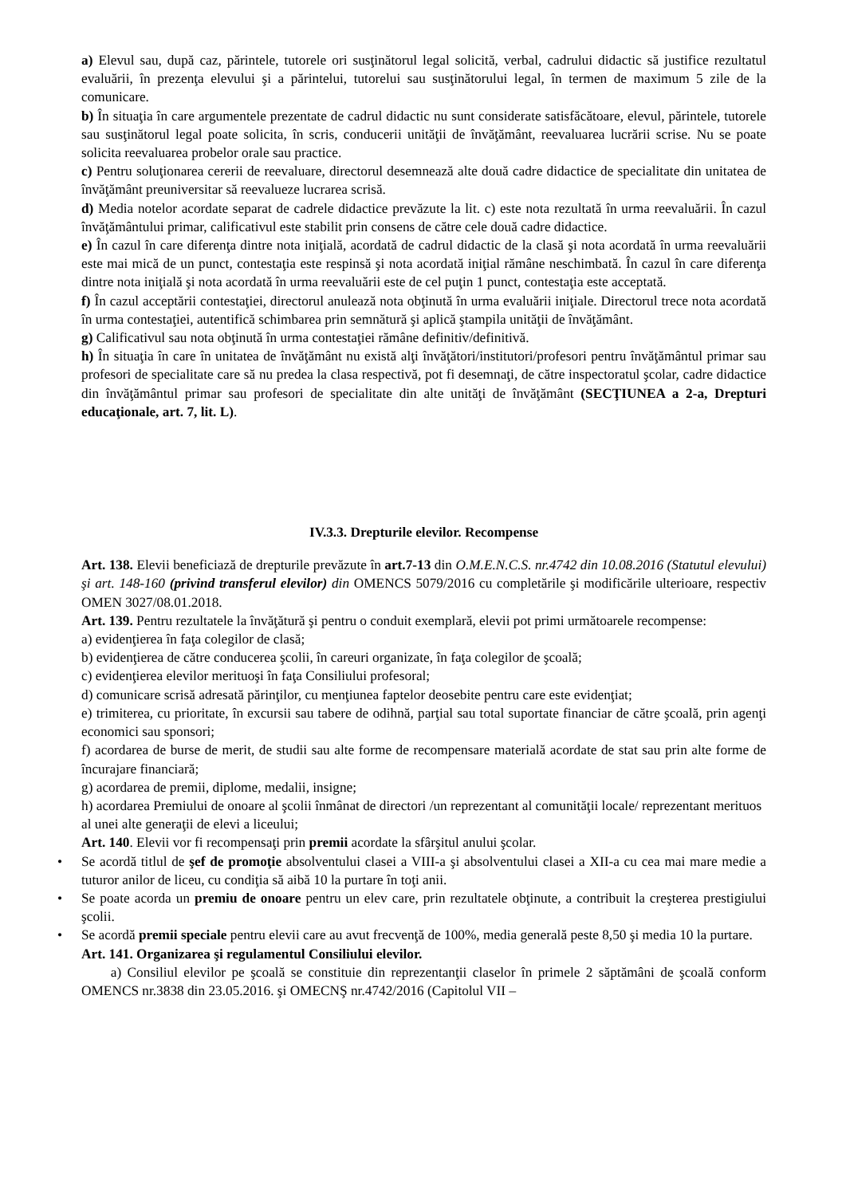a) Elevul sau, după caz, părintele, tutorele ori susţinătorul legal solicită, verbal, cadrului didactic să justifice rezultatul evaluării, în prezenţa elevului şi a părintelui, tutorelui sau susţinătorului legal, în termen de maximum 5 zile de la comunicare.
b) În situaţia în care argumentele prezentate de cadrul didactic nu sunt considerate satisfăcătoare, elevul, părintele, tutorele sau susţinătorul legal poate solicita, în scris, conducerii unităţii de învăţământ, reevaluarea lucrării scrise. Nu se poate solicita reevaluarea probelor orale sau practice.
c) Pentru soluţionarea cererii de reevaluare, directorul desemnează alte două cadre didactice de specialitate din unitatea de învăţământ preuniversitar să reevalueze lucrarea scrisă.
d) Media notelor acordate separat de cadrele didactice prevăzute la lit. c) este nota rezultată în urma reevaluării. În cazul învăţământului primar, calificativul este stabilit prin consens de către cele două cadre didactice.
e) În cazul în care diferenţa dintre nota iniţială, acordată de cadrul didactic de la clasă şi nota acordată în urma reevaluării este mai mică de un punct, contestaţia este respinsă şi nota acordată iniţial rămâne neschimbată. În cazul în care diferenţa dintre nota iniţială şi nota acordată în urma reevaluării este de cel puţin 1 punct, contestaţia este acceptată.
f) În cazul acceptării contestaţiei, directorul anulează nota obţinută în urma evaluării iniţiale. Directorul trece nota acordată în urma contestaţiei, autentifică schimbarea prin semnătură şi aplică ştampila unităţii de învăţământ.
g) Calificativul sau nota obţinută în urma contestaţiei rămâne definitiv/definitivă.
h) În situaţia în care în unitatea de învăţământ nu există alţi învăţători/institutori/profesori pentru învăţământul primar sau profesori de specialitate care să nu predea la clasa respectivă, pot fi desemnaţi, de către inspectoratul şcolar, cadre didactice din învăţământul primar sau profesori de specialitate din alte unităţi de învăţământ (SECŢIUNEA a 2-a, Drepturi educaţionale, art. 7, lit. L).
IV.3.3. Drepturile elevilor. Recompense
Art. 138. Elevii beneficiază de drepturile prevăzute în art.7-13 din O.M.E.N.C.S. nr.4742 din 10.08.2016 (Statutul elevului) şi art. 148-160 (privind transferul elevilor) din OMENCS 5079/2016 cu completările şi modificările ulterioare, respectiv OMEN 3027/08.01.2018.
Art. 139. Pentru rezultatele la învăţătură şi pentru o conduit exemplară, elevii pot primi următoarele recompense:
a) evidenţierea în faţa colegilor de clasă;
b) evidenţierea de către conducerea şcolii, în careuri organizate, în faţa colegilor de şcoală;
c) evidenţierea elevilor merituoşi în faţa Consiliului profesoral;
d) comunicare scrisă adresată părinţilor, cu menţiunea faptelor deosebite pentru care este evidenţiat;
e) trimiterea, cu prioritate, în excursii sau tabere de odihnă, parţial sau total suportate financiar de către şcoală, prin agenţi economici sau sponsori;
f) acordarea de burse de merit, de studii sau alte forme de recompensare materială acordate de stat sau prin alte forme de încurajare financiară;
g) acordarea de premii, diplome, medalii, insigne;
h) acordarea Premiului de onoare al şcolii înmânat de directori /un reprezentant al comunităţii locale/ reprezentant merituos al unei alte generaţii de elevi a liceului;
Art. 140. Elevii vor fi recompensaţi prin premii acordate la sfârşitul anului şcolar.
• Se acordă titlul de şef de promoţie absolventului clasei a VIII-a şi absolventului clasei a XII-a cu cea mai mare medie a tuturor anilor de liceu, cu condiţia să aibă 10 la purtare în toţi anii.
• Se poate acorda un premiu de onoare pentru un elev care, prin rezultatele obţinute, a contribuit la creşterea prestigiului şcolii.
• Se acordă premii speciale pentru elevii care au avut frecvenţă de 100%, media generală peste 8,50 şi media 10 la purtare.
Art. 141. Organizarea şi regulamentul Consiliului elevilor.
a) Consiliul elevilor pe şcoală se constituie din reprezentanţii claselor în primele 2 săptămâni de şcoală conform OMENCS nr.3838 din 23.05.2016. şi OMECNŞ nr.4742/2016 (Capitolul VII –